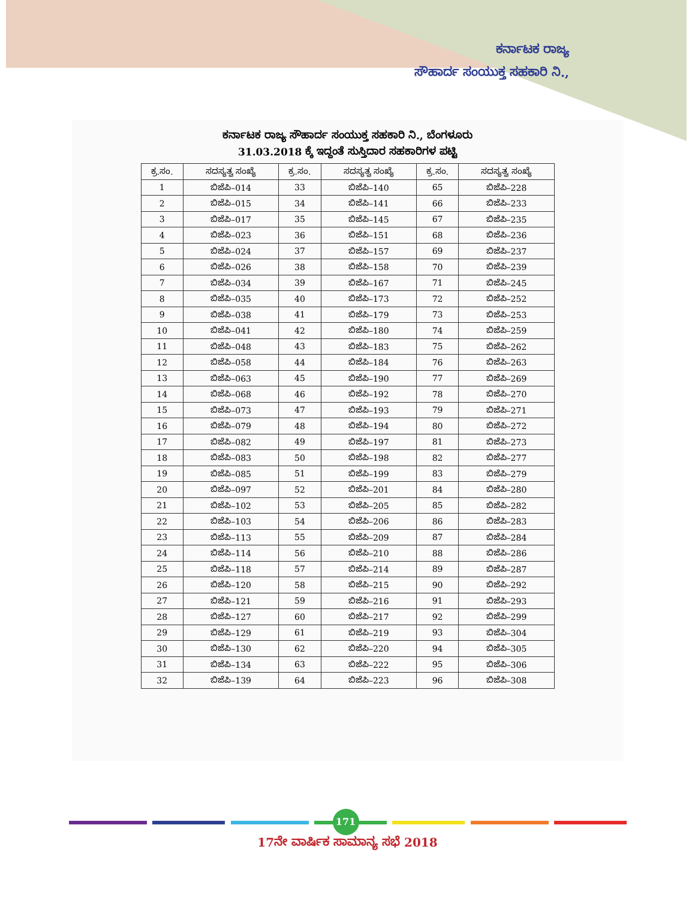ಕರ್ನಾಟಕ ರಾಜ್ಯ
ಸೌಹಾರ್ದ ಸಂಯುಕ್ತ ಸಹಕಾರಿ ನಿ.,
ಕರ್ನಾಟಕ ರಾಜ್ಯ ಸೌಹಾರ್ದ ಸಂಯುಕ್ತ ಸಹಕಾರಿ ನಿ., ಬೆಂಗಳೂರು
31.03.2018 ಕ್ಕೆ ಇದ್ದಂತೆ ಸುಸ್ತಿದಾರ ಸಹಕಾರಿಗಳ ಪಟ್ಟಿ
| ಕ್ರ.ಸಂ. | ಸದಸ್ಯತ್ವ ಸಂಖ್ಯೆ | ಕ್ರ.ಸಂ. | ಸದಸ್ಯತ್ವ ಸಂಖ್ಯೆ | ಕ್ರ.ಸಂ. | ಸದಸ್ಯತ್ವ ಸಂಖ್ಯೆ |
| --- | --- | --- | --- | --- | --- |
| 1 | ಬಿಜೆಪಿ–014 | 33 | ಬಿಜೆಪಿ–140 | 65 | ಬಿಜೆಪಿ–228 |
| 2 | ಬಿಜೆಪಿ–015 | 34 | ಬಿಜೆಪಿ–141 | 66 | ಬಿಜೆಪಿ–233 |
| 3 | ಬಿಜೆಪಿ–017 | 35 | ಬಿಜೆಪಿ–145 | 67 | ಬಿಜೆಪಿ–235 |
| 4 | ಬಿಜೆಪಿ–023 | 36 | ಬಿಜೆಪಿ–151 | 68 | ಬಿಜೆಪಿ–236 |
| 5 | ಬಿಜೆಪಿ–024 | 37 | ಬಿಜೆಪಿ–157 | 69 | ಬಿಜೆಪಿ–237 |
| 6 | ಬಿಜೆಪಿ–026 | 38 | ಬಿಜೆಪಿ–158 | 70 | ಬಿಜೆಪಿ–239 |
| 7 | ಬಿಜೆಪಿ–034 | 39 | ಬಿಜೆಪಿ–167 | 71 | ಬಿಜೆಪಿ–245 |
| 8 | ಬಿಜೆಪಿ–035 | 40 | ಬಿಜೆಪಿ–173 | 72 | ಬಿಜೆಪಿ–252 |
| 9 | ಬಿಜೆಪಿ–038 | 41 | ಬಿಜೆಪಿ–179 | 73 | ಬಿಜೆಪಿ–253 |
| 10 | ಬಿಜೆಪಿ–041 | 42 | ಬಿಜೆಪಿ–180 | 74 | ಬಿಜೆಪಿ–259 |
| 11 | ಬಿಜೆಪಿ–048 | 43 | ಬಿಜೆಪಿ–183 | 75 | ಬಿಜೆಪಿ–262 |
| 12 | ಬಿಜೆಪಿ–058 | 44 | ಬಿಜೆಪಿ–184 | 76 | ಬಿಜೆಪಿ–263 |
| 13 | ಬಿಜೆಪಿ–063 | 45 | ಬಿಜೆಪಿ–190 | 77 | ಬಿಜೆಪಿ–269 |
| 14 | ಬಿಜೆಪಿ–068 | 46 | ಬಿಜೆಪಿ–192 | 78 | ಬಿಜೆಪಿ–270 |
| 15 | ಬಿಜೆಪಿ–073 | 47 | ಬಿಜೆಪಿ–193 | 79 | ಬಿಜೆಪಿ–271 |
| 16 | ಬಿಜೆಪಿ–079 | 48 | ಬಿಜೆಪಿ–194 | 80 | ಬಿಜೆಪಿ–272 |
| 17 | ಬಿಜೆಪಿ–082 | 49 | ಬಿಜೆಪಿ–197 | 81 | ಬಿಜೆಪಿ–273 |
| 18 | ಬಿಜೆಪಿ–083 | 50 | ಬಿಜೆಪಿ–198 | 82 | ಬಿಜೆಪಿ–277 |
| 19 | ಬಿಜೆಪಿ–085 | 51 | ಬಿಜೆಪಿ–199 | 83 | ಬಿಜೆಪಿ–279 |
| 20 | ಬಿಜೆಪಿ–097 | 52 | ಬಿಜೆಪಿ–201 | 84 | ಬಿಜೆಪಿ–280 |
| 21 | ಬಿಜೆಪಿ–102 | 53 | ಬಿಜೆಪಿ–205 | 85 | ಬಿಜೆಪಿ–282 |
| 22 | ಬಿಜೆಪಿ–103 | 54 | ಬಿಜೆಪಿ–206 | 86 | ಬಿಜೆಪಿ–283 |
| 23 | ಬಿಜೆಪಿ–113 | 55 | ಬಿಜೆಪಿ–209 | 87 | ಬಿಜೆಪಿ–284 |
| 24 | ಬಿಜೆಪಿ–114 | 56 | ಬಿಜೆಪಿ–210 | 88 | ಬಿಜೆಪಿ–286 |
| 25 | ಬಿಜೆಪಿ–118 | 57 | ಬಿಜೆಪಿ–214 | 89 | ಬಿಜೆಪಿ–287 |
| 26 | ಬಿಜೆಪಿ–120 | 58 | ಬಿಜೆಪಿ–215 | 90 | ಬಿಜೆಪಿ–292 |
| 27 | ಬಿಜೆಪಿ–121 | 59 | ಬಿಜೆಪಿ–216 | 91 | ಬಿಜೆಪಿ–293 |
| 28 | ಬಿಜೆಪಿ–127 | 60 | ಬಿಜೆಪಿ–217 | 92 | ಬಿಜೆಪಿ–299 |
| 29 | ಬಿಜೆಪಿ–129 | 61 | ಬಿಜೆಪಿ–219 | 93 | ಬಿಜೆಪಿ–304 |
| 30 | ಬಿಜೆಪಿ–130 | 62 | ಬಿಜೆಪಿ–220 | 94 | ಬಿಜೆಪಿ–305 |
| 31 | ಬಿಜೆಪಿ–134 | 63 | ಬಿಜೆಪಿ–222 | 95 | ಬಿಜೆಪಿ–306 |
| 32 | ಬಿಜೆಪಿ–139 | 64 | ಬಿಜೆಪಿ–223 | 96 | ಬಿಜೆಪಿ–308 |
171
17ನೇ ವಾರ್ಷಿಕ ಸಾಮಾನ್ಯ ಸಭೆ 2018